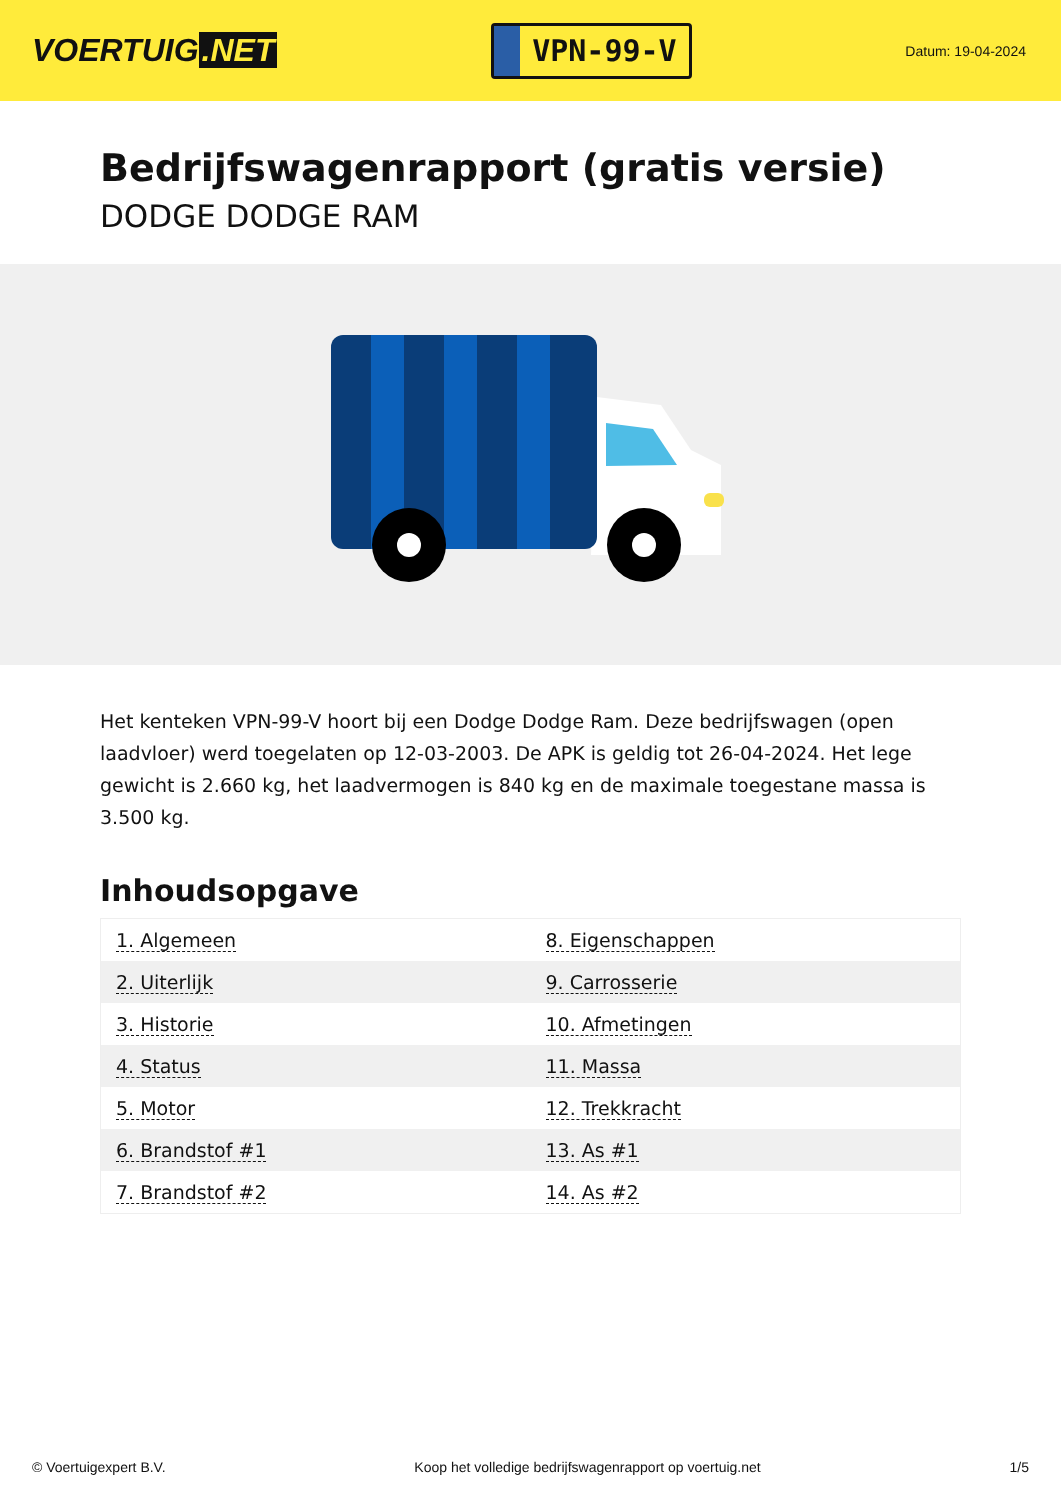VOERTUIG.NET
VPN-99-V
Datum: 19-04-2024
Bedrijfswagenrapport (gratis versie)
DODGE DODGE RAM
Het kenteken VPN-99-V hoort bij een Dodge Dodge Ram. Deze bedrijfswagen (open laadvloer) werd toegelaten op 12-03-2003. De APK is geldig tot 26-04-2024. Het lege gewicht is 2.660 kg, het laadvermogen is 840 kg en de maximale toegestane massa is 3.500 kg.
Inhoudsopgave
| 1. Algemeen | 8. Eigenschappen |
| 2. Uiterlijk | 9. Carrosserie |
| 3. Historie | 10. Afmetingen |
| 4. Status | 11. Massa |
| 5. Motor | 12. Trekkracht |
| 6. Brandstof #1 | 13. As #1 |
| 7. Brandstof #2 | 14. As #2 |
© Voertuigexpert B.V. Koop het volledige bedrijfswagenrapport op voertuig.net 1/5